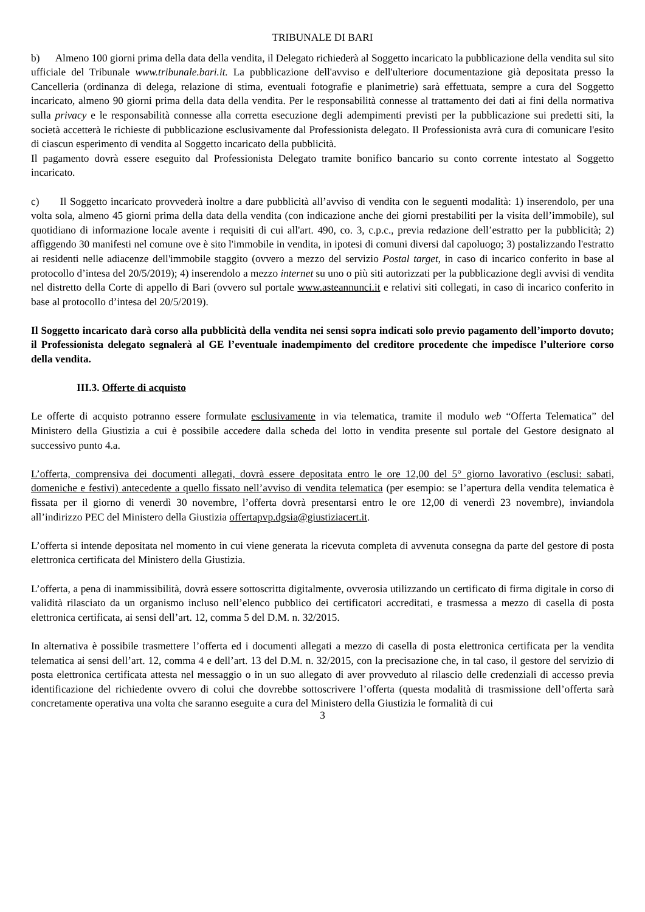TRIBUNALE DI BARI
b) Almeno 100 giorni prima della data della vendita, il Delegato richiederà al Soggetto incaricato la pubblicazione della vendita sul sito ufficiale del Tribunale www.tribunale.bari.it. La pubblicazione dell'avviso e dell'ulteriore documentazione già depositata presso la Cancelleria (ordinanza di delega, relazione di stima, eventuali fotografie e planimetrie) sarà effettuata, sempre a cura del Soggetto incaricato, almeno 90 giorni prima della data della vendita. Per le responsabilità connesse al trattamento dei dati ai fini della normativa sulla privacy e le responsabilità connesse alla corretta esecuzione degli adempimenti previsti per la pubblicazione sui predetti siti, la società accetterà le richieste di pubblicazione esclusivamente dal Professionista delegato. Il Professionista avrà cura di comunicare l'esito di ciascun esperimento di vendita al Soggetto incaricato della pubblicità.
Il pagamento dovrà essere eseguito dal Professionista Delegato tramite bonifico bancario su conto corrente intestato al Soggetto incaricato.
c) Il Soggetto incaricato provvederà inoltre a dare pubblicità all’avviso di vendita con le seguenti modalità: 1) inserendolo, per una volta sola, almeno 45 giorni prima della data della vendita (con indicazione anche dei giorni prestabiliti per la visita dell’immobile), sul quotidiano di informazione locale avente i requisiti di cui all'art. 490, co. 3, c.p.c., previa redazione dell’estratto per la pubblicità; 2) affiggendo 30 manifesti nel comune ove è sito l'immobile in vendita, in ipotesi di comuni diversi dal capoluogo; 3) postalizzando l'estratto ai residenti nelle adiacenze dell'immobile staggito (ovvero a mezzo del servizio Postal target, in caso di incarico conferito in base al protocollo d’intesa del 20/5/2019); 4) inserendolo a mezzo internet su uno o più siti autorizzati per la pubblicazione degli avvisi di vendita nel distretto della Corte di appello di Bari (ovvero sul portale www.asteannunci.it e relativi siti collegati, in caso di incarico conferito in base al protocollo d’intesa del 20/5/2019).
Il Soggetto incaricato darà corso alla pubblicità della vendita nei sensi sopra indicati solo previo pagamento dell’importo dovuto; il Professionista delegato segnalerà al GE l’eventuale inadempimento del creditore procedente che impedisce l’ulteriore corso della vendita.
III.3. Offerte di acquisto
Le offerte di acquisto potranno essere formulate esclusivamente in via telematica, tramite il modulo web “Offerta Telematica” del Ministero della Giustizia a cui è possibile accedere dalla scheda del lotto in vendita presente sul portale del Gestore designato al successivo punto 4.a.
L’offerta, comprensiva dei documenti allegati, dovrà essere depositata entro le ore 12,00 del 5° giorno lavorativo (esclusi: sabati, domeniche e festivi) antecedente a quello fissato nell’avviso di vendita telematica (per esempio: se l’apertura della vendita telematica è fissata per il giorno di venerdì 30 novembre, l’offerta dovrà presentarsi entro le ore 12,00 di venerdì 23 novembre), inviandola all’indirizzo PEC del Ministero della Giustizia offertapvp.dgsia@giustiziacert.it.
L’offerta si intende depositata nel momento in cui viene generata la ricevuta completa di avvenuta consegna da parte del gestore di posta elettronica certificata del Ministero della Giustizia.
L’offerta, a pena di inammissibilità, dovrà essere sottoscritta digitalmente, ovverosia utilizzando un certificato di firma digitale in corso di validità rilasciato da un organismo incluso nell’elenco pubblico dei certificatori accreditati, e trasmessa a mezzo di casella di posta elettronica certificata, ai sensi dell’art. 12, comma 5 del D.M. n. 32/2015.
In alternativa è possibile trasmettere l’offerta ed i documenti allegati a mezzo di casella di posta elettronica certificata per la vendita telematica ai sensi dell’art. 12, comma 4 e dell’art. 13 del D.M. n. 32/2015, con la precisazione che, in tal caso, il gestore del servizio di posta elettronica certificata attesta nel messaggio o in un suo allegato di aver provveduto al rilascio delle credenziali di accesso previa identificazione del richiedente ovvero di colui che dovrebbe sottoscrivere l’offerta (questa modalità di trasmissione dell’offerta sarà concretamente operativa una volta che saranno eseguite a cura del Ministero della Giustizia le formalità di cui
3